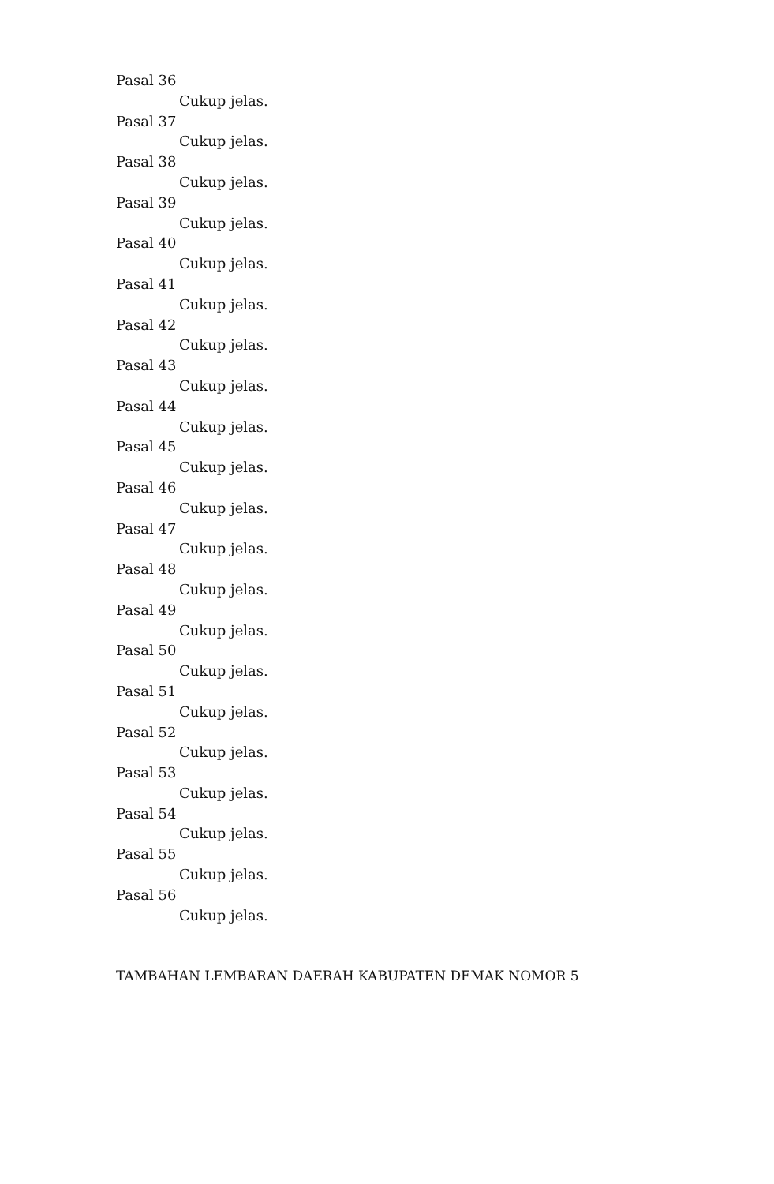Pasal 36
Cukup jelas.
Pasal 37
Cukup jelas.
Pasal 38
Cukup jelas.
Pasal 39
Cukup jelas.
Pasal 40
Cukup jelas.
Pasal 41
Cukup jelas.
Pasal 42
Cukup jelas.
Pasal 43
Cukup jelas.
Pasal 44
Cukup jelas.
Pasal 45
Cukup jelas.
Pasal 46
Cukup jelas.
Pasal 47
Cukup jelas.
Pasal 48
Cukup jelas.
Pasal 49
Cukup jelas.
Pasal 50
Cukup jelas.
Pasal 51
Cukup jelas.
Pasal 52
Cukup jelas.
Pasal 53
Cukup jelas.
Pasal 54
Cukup jelas.
Pasal 55
Cukup jelas.
Pasal 56
Cukup jelas.
TAMBAHAN LEMBARAN DAERAH KABUPATEN DEMAK NOMOR 5